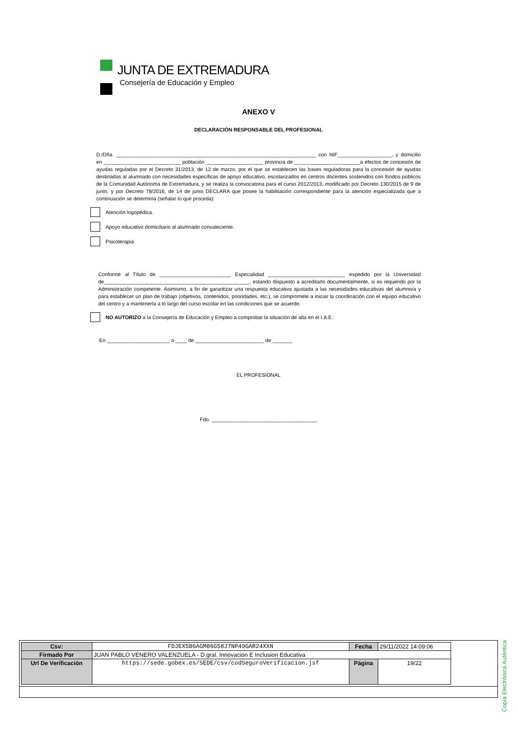JUNTA DE EXTREMADURA
Consejería de Educación y Empleo
ANEXO V
DECLARACIÓN RESPONSABLE DEL PROFESIONAL
D./Dña. ______________________________________________________________________ con NIF___________________, y domicilio en ___________________________ población ____________________ provincia de _______________________a efectos de concesión de ayudas reguladas por el Decreto 31/2013, de 12 de marzo, por el que se establecen las bases reguladoras para la concesión de ayudas destinadas al alumnado con necesidades específicas de apoyo educativo, escolarizados en centros docentes sostenidos con fondos públicos de la Comunidad Autónoma de Extremadura, y se realiza la convocatoria para el curso 2012/2013, modificado por Decreto 130/2015 de 9 de junio, y por Decreto 78/2016, de 14 de junio DECLARA que posee la habilitación correspondiente para la atención especializada que a continuación se determina (señalar lo que proceda):
Atención logopédica.
Apoyo educativo domiciliario al alumnado convaleciente.
Psicoterapia
Conforme al Título de _________________________ Especialidad ___________________________ expedido por la Universidad de___________________________________________________, estando dispuesto a acreditarlo documentalmente, si es requerido por la Administración competente. Asimismo, a fin de garantizar una respuesta educativa ajustada a las necesidades educativas del alumno/a y para establecer un plan de trabajo (objetivos, contenidos, prioridades, etc.), se compromete a iniciar la coordinación con el equipo educativo del centro y a mantenerla a lo largo del curso escolar en las condiciones que se acuerde.
NO AUTORIZO a la Consejería de Educación y Empleo a comprobar la situación de alta en el I.A.E.:
En ______________________ a ____ de ________________________ de _______
EL PROFESIONAL
Fdo. _____________________________________
Copia Electrónica Auténtica
| Csv: | FDJEX5B6AGM86G58J7NP49GAR24XXN | Fecha | 29/11/2022 14:09:06 |
| Firmado Por | JUAN PABLO VENERO VALENZUELA - D.gral. Innovacion E Inclusion Educativa | | |
| Url De Verificación | https://sede.gobex.es/SEDE/csv/codSeguroVerificacion.jsf | Página | 19/22 |